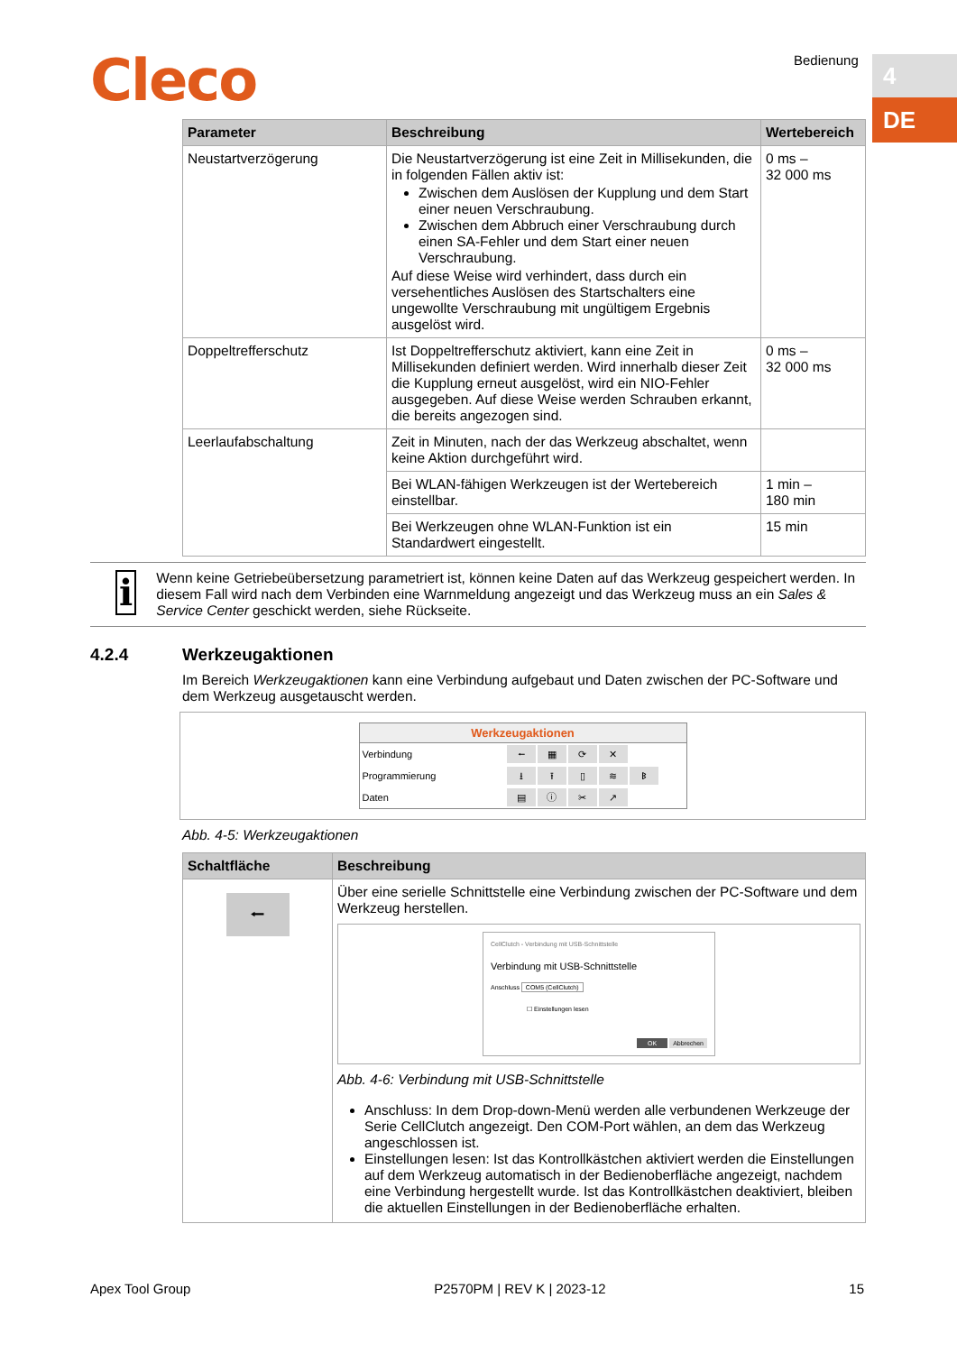Cleco Bedienung 4
DE
| Parameter | Beschreibung | Wertebereich |
| --- | --- | --- |
| Neustartverzögerung | Die Neustartverzögerung ist eine Zeit in Millisekunden, die in folgenden Fällen aktiv ist: Zwischen dem Auslösen der Kupplung und dem Start einer neuen Verschraubung. Zwischen dem Abbruch einer Verschraubung durch einen SA-Fehler und dem Start einer neuen Verschraubung. Auf diese Weise wird verhindert, dass durch ein versehentliches Auslösen des Startschalters eine ungewollte Verschraubung mit ungültigem Ergebnis ausgelöst wird. | 0 ms – 32 000 ms |
| Doppeltrefferschutz | Ist Doppeltrefferschutz aktiviert, kann eine Zeit in Millisekunden definiert werden. Wird innerhalb dieser Zeit die Kupplung erneut ausgelöst, wird ein NIO-Fehler ausgegeben. Auf diese Weise werden Schrauben erkannt, die bereits angezogen sind. | 0 ms – 32 000 ms |
| Leerlaufabschaltung | Zeit in Minuten, nach der das Werkzeug abschaltet, wenn keine Aktion durchgeführt wird. | |
| | Bei WLAN-fähigen Werkzeugen ist der Wertebereich einstellbar. | 1 min – 180 min |
| | Bei Werkzeugen ohne WLAN-Funktion ist ein Standardwert eingestellt. | 15 min |
i
Wenn keine Getriebeübersetzung parametriert ist, können keine Daten auf das Werkzeug gespeichert werden. In diesem Fall wird nach dem Verbinden eine Warnmeldung angezeigt und das Werkzeug muss an ein Sales & Service Center geschickt werden, siehe Rückseite.
4.2.4 Werkzeugaktionen
Im Bereich Werkzeugaktionen kann eine Verbindung aufgebaut und Daten zwischen der PC-Software und dem Werkzeug ausgetauscht werden.
Werkzeugaktionen
Verbindung
⭠ ▦ ⟳ ✕
Programmierung
⭳ ⭱ ▯ ≋ ᛒ
Daten
▤ ⓘ ✂ ↗
Abb. 4-5: Werkzeugaktionen
| Schaltfläche | Beschreibung |
| --- | --- |
| ⭠ | Über eine serielle Schnittstelle eine Verbindung zwischen der PC-Software und dem Werkzeug herstellen. CellClutch - Verbindung mit USB-Schnittstelle Verbindung mit USB-Schnittstelle Anschluss COM5 (CellClutch) ☐ Einstellungen lesen OK Abbrechen Abb. 4-6: Verbindung mit USB-Schnittstelle Anschluss: In dem Drop-down-Menü werden alle verbundenen Werkzeuge der Serie CellClutch angezeigt. Den COM-Port wählen, an dem das Werkzeug angeschlossen ist. Einstellungen lesen: Ist das Kontrollkästchen aktiviert werden die Einstellungen auf dem Werkzeug automatisch in der Bedienoberfläche angezeigt, nachdem eine Verbindung hergestellt wurde. Ist das Kontrollkästchen deaktiviert, bleiben die aktuellen Einstellungen in der Bedienoberfläche erhalten. |
Apex Tool Group P2570PM | REV K | 2023-12 15